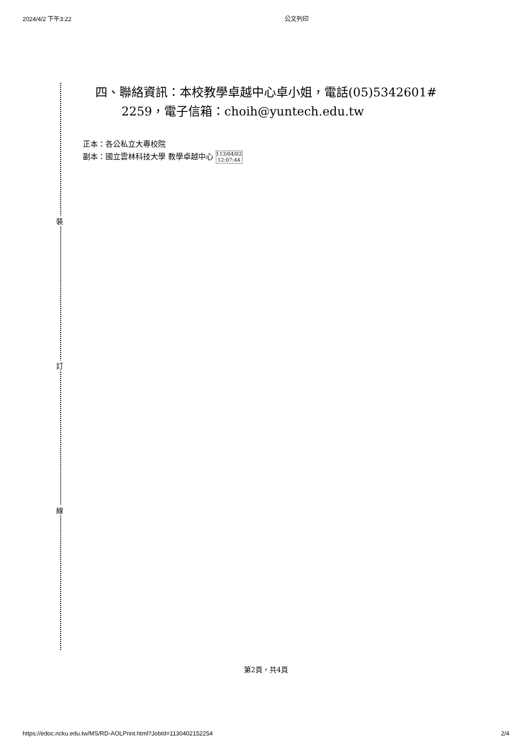2024/4/2 下午3:22 公文列印
裝
訂
線
四、聯絡資訊：本校教學卓越中心卓小姐，電話(05)5342601#
2259，電子信箱：choih@yuntech.edu.tw
正本：各公私立大專校院
副本：國立雲林科技大學 教學卓越中心 113/04/02
12:07:44
第2頁，共4頁
https://edoc.ncku.edu.tw/MS/RD-AOLPrint.html?JobId=1130402152254 2/4